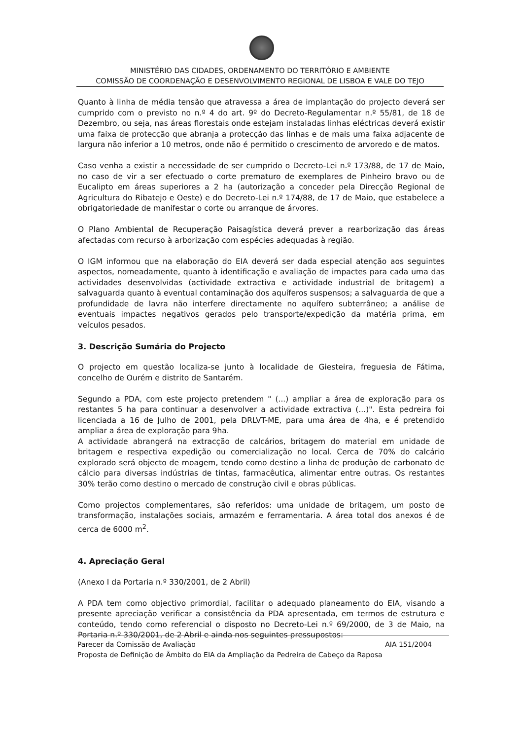MINISTÉRIO DAS CIDADES, ORDENAMENTO DO TERRITÓRIO E AMBIENTE
COMISSÃO DE COORDENAÇÃO E DESENVOLVIMENTO REGIONAL DE LISBOA E VALE DO TEJO
Quanto à linha de média tensão que atravessa a área de implantação do projecto deverá ser cumprido com o previsto no n.º 4 do art. 9º do Decreto-Regulamentar n.º 55/81, de 18 de Dezembro, ou seja, nas áreas florestais onde estejam instaladas linhas eléctricas deverá existir uma faixa de protecção que abranja a protecção das linhas e de mais uma faixa adjacente de largura não inferior a 10 metros, onde não é permitido o crescimento de arvoredo e de matos.
Caso venha a existir a necessidade de ser cumprido o Decreto-Lei n.º 173/88, de 17 de Maio, no caso de vir a ser efectuado o corte prematuro de exemplares de Pinheiro bravo ou de Eucalipto em áreas superiores a 2 ha (autorização a conceder pela Direcção Regional de Agricultura do Ribatejo e Oeste) e do Decreto-Lei n.º 174/88, de 17 de Maio, que estabelece a obrigatoriedade de manifestar o corte ou arranque de árvores.
O Plano Ambiental de Recuperação Paisagística deverá prever a rearborização das áreas afectadas com recurso à arborização com espécies adequadas à região.
O IGM informou que na elaboração do EIA deverá ser dada especial atenção aos seguintes aspectos, nomeadamente, quanto à identificação e avaliação de impactes para cada uma das actividades desenvolvidas (actividade extractiva e actividade industrial de britagem) a salvaguarda quanto à eventual contaminação dos aquíferos suspensos; a salvaguarda de que a profundidade de lavra não interfere directamente no aquífero subterrâneo; a análise de eventuais impactes negativos gerados pelo transporte/expedição da matéria prima, em veículos pesados.
3. Descrição Sumária do Projecto
O projecto em questão localiza-se junto à localidade de Giesteira, freguesia de Fátima, concelho de Ourém e distrito de Santarém.
Segundo a PDA, com este projecto pretendem " (...) ampliar a área de exploração para os restantes 5 ha para continuar a desenvolver a actividade extractiva (...)". Esta pedreira foi licenciada a 16 de Julho de 2001, pela DRLVT-ME, para uma área de 4ha, e é pretendido ampliar a área de exploração para 9ha.
A actividade abrangerá na extracção de calcários, britagem do material em unidade de britagem e respectiva expedição ou comercialização no local. Cerca de 70% do calcário explorado será objecto de moagem, tendo como destino a linha de produção de carbonato de cálcio para diversas indústrias de tintas, farmacêutica, alimentar entre outras. Os restantes 30% terão como destino o mercado de construção civil e obras públicas.
Como projectos complementares, são referidos: uma unidade de britagem, um posto de transformação, instalações sociais, armazém e ferramentaria. A área total dos anexos é de cerca de 6000 m<sup>2</sup>.
4. Apreciação Geral
(Anexo I da Portaria n.º 330/2001, de 2 Abril)
A PDA tem como objectivo primordial, facilitar o adequado planeamento do EIA, visando a presente apreciação verificar a consistência da PDA apresentada, em termos de estrutura e conteúdo, tendo como referencial o disposto no Decreto-Lei n.º 69/2000, de 3 de Maio, na Portaria n.º 330/2001, de 2 Abril e ainda nos seguintes pressupostos:
Parecer da Comissão de Avaliação AIA 151/2004
Proposta de Definição de Âmbito do EIA da Ampliação da Pedreira de Cabeço da Raposa